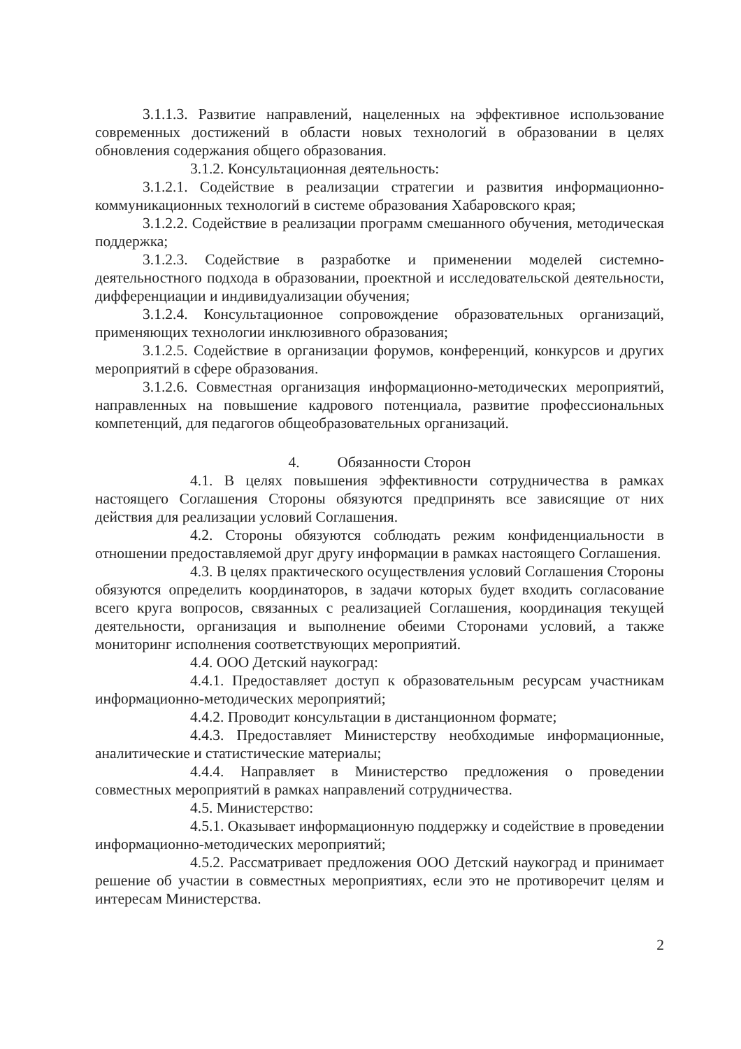3.1.1.3. Развитие направлений, нацеленных на эффективное использование современных достижений в области новых технологий в образовании в целях обновления содержания общего образования.
3.1.2. Консультационная деятельность:
3.1.2.1. Содействие в реализации стратегии и развития информационно-коммуникационных технологий в системе образования Хабаровского края;
3.1.2.2. Содействие в реализации программ смешанного обучения, методическая поддержка;
3.1.2.3. Содействие в разработке и применении моделей системно-деятельностного подхода в образовании, проектной и исследовательской деятельности, дифференциации и индивидуализации обучения;
3.1.2.4. Консультационное сопровождение образовательных организаций, применяющих технологии инклюзивного образования;
3.1.2.5. Содействие в организации форумов, конференций, конкурсов и других мероприятий в сфере образования.
3.1.2.6. Совместная организация информационно-методических мероприятий, направленных на повышение кадрового потенциала, развитие профессиональных компетенций, для педагогов общеобразовательных организаций.
4. Обязанности Сторон
4.1. В целях повышения эффективности сотрудничества в рамках настоящего Соглашения Стороны обязуются предпринять все зависящие от них действия для реализации условий Соглашения.
4.2. Стороны обязуются соблюдать режим конфиденциальности в отношении предоставляемой друг другу информации в рамках настоящего Соглашения.
4.3. В целях практического осуществления условий Соглашения Стороны обязуются определить координаторов, в задачи которых будет входить согласование всего круга вопросов, связанных с реализацией Соглашения, координация текущей деятельности, организация и выполнение обеими Сторонами условий, а также мониторинг исполнения соответствующих мероприятий.
4.4. ООО Детский наукоград:
4.4.1. Предоставляет доступ к образовательным ресурсам участникам информационно-методических мероприятий;
4.4.2. Проводит консультации в дистанционном формате;
4.4.3. Предоставляет Министерству необходимые информационные, аналитические и статистические материалы;
4.4.4. Направляет в Министерство предложения о проведении совместных мероприятий в рамках направлений сотрудничества.
4.5. Министерство:
4.5.1. Оказывает информационную поддержку и содействие в проведении информационно-методических мероприятий;
4.5.2. Рассматривает предложения ООО Детский наукоград и принимает решение об участии в совместных мероприятиях, если это не противоречит целям и интересам Министерства.
2